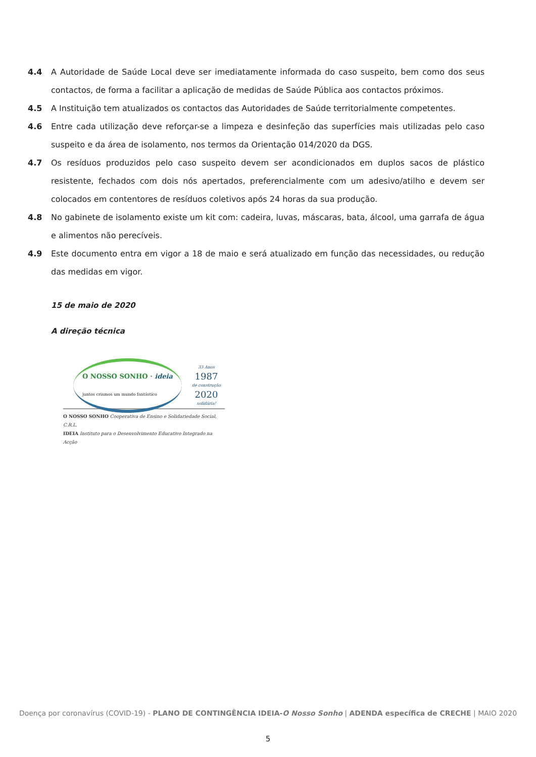4.4 A Autoridade de Saúde Local deve ser imediatamente informada do caso suspeito, bem como dos seus contactos, de forma a facilitar a aplicação de medidas de Saúde Pública aos contactos próximos.
4.5 A Instituição tem atualizados os contactos das Autoridades de Saúde territorialmente competentes.
4.6 Entre cada utilização deve reforçar-se a limpeza e desinfeção das superfícies mais utilizadas pelo caso suspeito e da área de isolamento, nos termos da Orientação 014/2020 da DGS.
4.7 Os resíduos produzidos pelo caso suspeito devem ser acondicionados em duplos sacos de plástico resistente, fechados com dois nós apertados, preferencialmente com um adesivo/atilho e devem ser colocados em contentores de resíduos coletivos após 24 horas da sua produção.
4.8 No gabinete de isolamento existe um kit com: cadeira, luvas, máscaras, bata, álcool, uma garrafa de água e alimentos não perecíveis.
4.9 Este documento entra em vigor a 18 de maio e será atualizado em função das necessidades, ou redução das medidas em vigor.
15 de maio de 2020
A direção técnica
O NOSSO SONHO · ideia
juntos criamos um mundo fantástico
33 Anos
1987
de construção
2020
solidária!
O NOSSO SONHO Cooperativa de Ensino e Solidariedade Social, C.R.L.
IDEIA Instituto para o Desenvolvimento Educativo Integrado na Acção
Doença por coronavírus (COVID-19) - PLANO DE CONTINGÊNCIA IDEIA-O Nosso Sonho | ADENDA específica de CRECHE | MAIO 2020
5